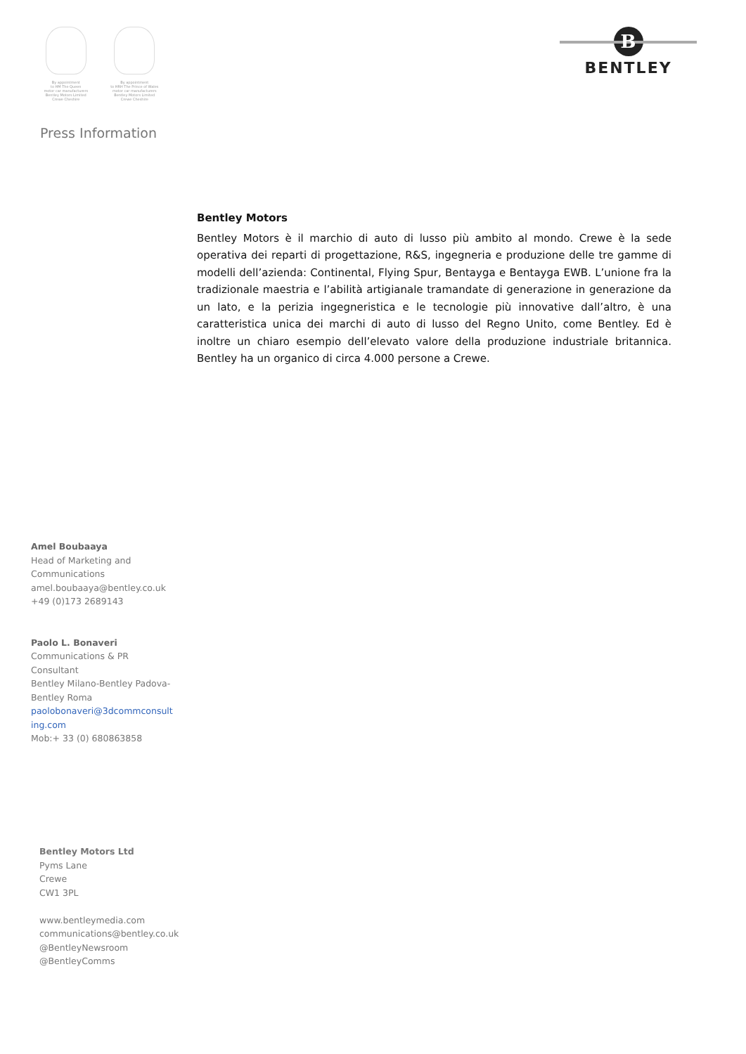By appointment
to HM The Queen
motor car manufacturers
Bentley Motors Limited
Crewe Cheshire
By appointment
to HRH The Prince of Wales
motor car manufacturers
Bentley Motors Limited
Crewe Cheshire
B
BENTLEY
Press Information
Bentley Motors
Bentley Motors è il marchio di auto di lusso più ambito al mondo. Crewe è la sede operativa dei reparti di progettazione, R&S, ingegneria e produzione delle tre gamme di modelli dell’azienda: Continental, Flying Spur, Bentayga e Bentayga EWB. L’unione fra la tradizionale maestria e l’abilità artigianale tramandate di generazione in generazione da un lato, e la perizia ingegneristica e le tecnologie più innovative dall’altro, è una caratteristica unica dei marchi di auto di lusso del Regno Unito, come Bentley. Ed è inoltre un chiaro esempio dell’elevato valore della produzione industriale britannica. Bentley ha un organico di circa 4.000 persone a Crewe.
Amel Boubaaya
Head of Marketing and Communications
amel.boubaaya@bentley.co.uk
+49 (0)173 2689143
Paolo L. Bonaveri
Communications & PR Consultant
Bentley Milano-Bentley Padova-Bentley Roma
paolobonaveri@3dcommconsult ing.com
Mob:+ 33 (0) 680863858
Bentley Motors Ltd
Pyms Lane
Crewe
CW1 3PL
www.bentleymedia.com
communications@bentley.co.uk
@BentleyNewsroom
@BentleyComms